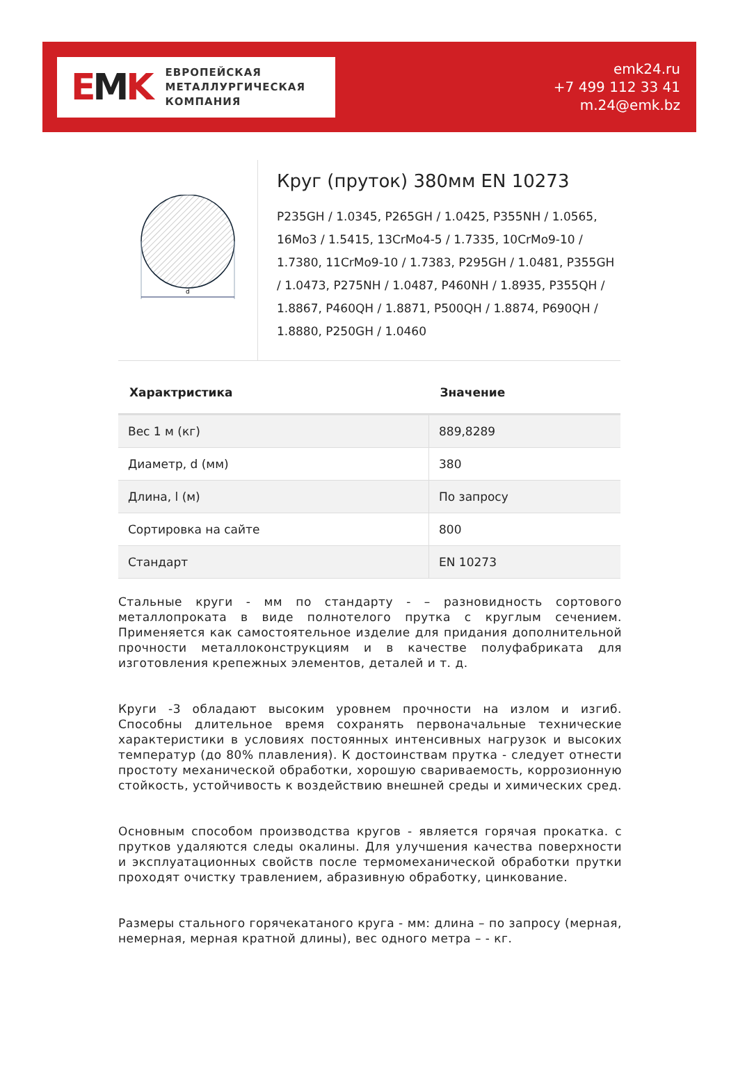EMK
ЕВРОПЕЙСКАЯ
МЕТАЛЛУРГИЧЕСКАЯ
КОМПАНИЯ
emk24.ru
+7 499 112 33 41
m.24@emk.bz
d
Круг (пруток) 380мм EN 10273
P235GH / 1.0345, P265GH / 1.0425, P355NH / 1.0565, 16Mo3 / 1.5415, 13CrMo4-5 / 1.7335, 10CrMo9-10 / 1.7380, 11CrMo9-10 / 1.7383, P295GH / 1.0481, P355GH / 1.0473, P275NH / 1.0487, P460NH / 1.8935, P355QH / 1.8867, P460QH / 1.8871, P500QH / 1.8874, P690QH / 1.8880, P250GH / 1.0460
| Характристика | Значение |
| --- | --- |
| Вес 1 м (кг) | 889,8289 |
| Диаметр, d (мм) | 380 |
| Длина, l (м) | По запросу |
| Сортировка на сайте | 800 |
| Стандарт | EN 10273 |
Стальные круги - мм по стандарту - – разновидность сортового металлопроката в виде полнотелого прутка с круглым сечением. Применяется как самостоятельное изделие для придания дополнительной прочности металлоконструкциям и в качестве полуфабриката для изготовления крепежных элементов, деталей и т. д.
Круги -3 обладают высоким уровнем прочности на излом и изгиб. Способны длительное время сохранять первоначальные технические характеристики в условиях постоянных интенсивных нагрузок и высоких температур (до 80% плавления). К достоинствам прутка - следует отнести простоту механической обработки, хорошую свариваемость, коррозионную стойкость, устойчивость к воздействию внешней среды и химических сред.
Основным способом производства кругов - является горячая прокатка. с прутков удаляются следы окалины. Для улучшения качества поверхности и эксплуатационных свойств после термомеханической обработки прутки проходят очистку травлением, абразивную обработку, цинкование.
Размеры стального горячекатаного круга - мм: длина – по запросу (мерная, немерная, мерная кратной длины), вес одного метра – - кг.